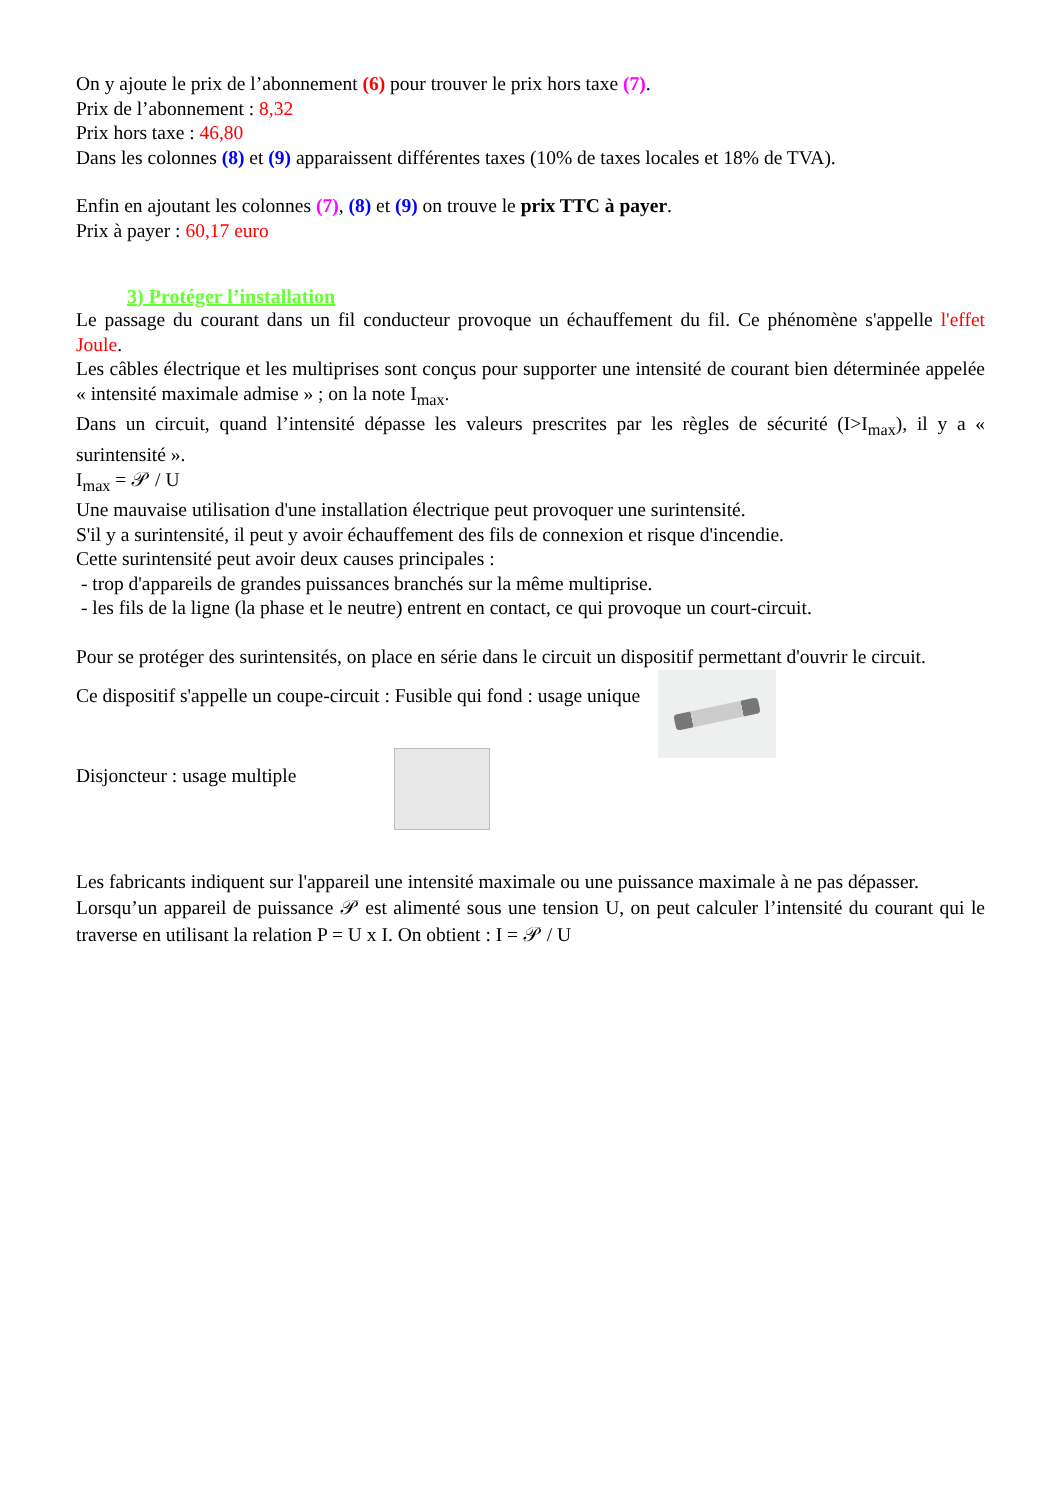On y ajoute le prix de l’abonnement (6) pour trouver le prix hors taxe (7).
Prix de l’abonnement : 8,32
Prix hors taxe : 46,80
Dans les colonnes (8) et (9) apparaissent différentes taxes (10% de taxes locales et 18% de TVA).
Enfin en ajoutant les colonnes (7), (8) et (9) on trouve le prix TTC à payer.
Prix à payer : 60,17 euro
3) Protéger l’installation
Le passage du courant dans un fil conducteur provoque un échauffement du fil. Ce phénomène s'appelle l'effet Joule.
Les câbles électrique et les multiprises sont conçus pour supporter une intensité de courant bien déterminée appelée « intensité maximale admise » ; on la note I<sub>max</sub>.
Dans un circuit, quand l’intensité dépasse les valeurs prescrites par les règles de sécurité (I>I<sub>max</sub>), il y a « surintensité ».
I<sub>max</sub> = 𝒫 / U
Une mauvaise utilisation d'une installation électrique peut provoquer une surintensité.
S'il y a surintensité, il peut y avoir échauffement des fils de connexion et risque d'incendie.
Cette surintensité peut avoir deux causes principales :
- trop d'appareils de grandes puissances branchés sur la même multiprise.
- les fils de la ligne (la phase et le neutre) entrent en contact, ce qui provoque un court-circuit.
Pour se protéger des surintensités, on place en série dans le circuit un dispositif permettant d'ouvrir le circuit.
Ce dispositif s'appelle un coupe-circuit : Fusible qui fond : usage unique
Disjoncteur : usage multiple
Les fabricants indiquent sur l'appareil une intensité maximale ou une puissance maximale à ne pas dépasser.
Lorsqu’un appareil de puissance 𝒫 est alimenté sous une tension U, on peut calculer l’intensité du courant qui le traverse en utilisant la relation P = U x I. On obtient : I = 𝒫 / U